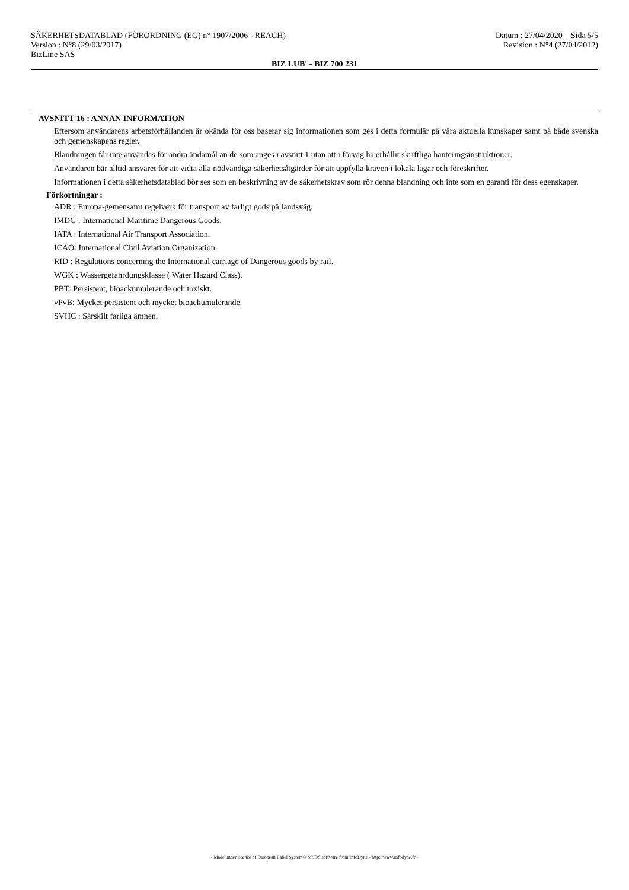SÄKERHETSDATABLAD (FÖRORDNING (EG) n° 1907/2006 - REACH) Datum : 27/04/2020 Sida 5/5
Version : N°8 (29/03/2017) Revision : N°4 (27/04/2012)
BizLine SAS
BIZ LUB' - BIZ 700 231
AVSNITT 16 : ANNAN INFORMATION
Eftersom användarens arbetsförhållanden är okända för oss baserar sig informationen som ges i detta formulär på våra aktuella kunskaper samt på både svenska och gemenskapens regler.
Blandningen får inte användas för andra ändamål än de som anges i avsnitt 1 utan att i förväg ha erhållit skriftliga hanteringsinstruktioner.
Användaren bär alltid ansvaret för att vidta alla nödvändiga säkerhetsåtgärder för att uppfylla kraven i lokala lagar och föreskrifter.
Informationen i detta säkerhetsdatablad bör ses som en beskrivning av de säkerhetskrav som rör denna blandning och inte som en garanti för dess egenskaper.
Förkortningar :
ADR : Europa-gemensamt regelverk för transport av farligt gods på landsväg.
IMDG : International Maritime Dangerous Goods.
IATA : International Air Transport Association.
ICAO: International Civil Aviation Organization.
RID : Regulations concerning the International carriage of Dangerous goods by rail.
WGK : Wassergefahrdungsklasse ( Water Hazard Class).
PBT: Persistent, bioackumulerande och toxiskt.
vPvB: Mycket persistent och mycket bioackumulerande.
SVHC : Särskilt farliga ämnen.
- Made under licence of European Label System® MSDS software from InfoDyne - http://www.infodyne.fr -